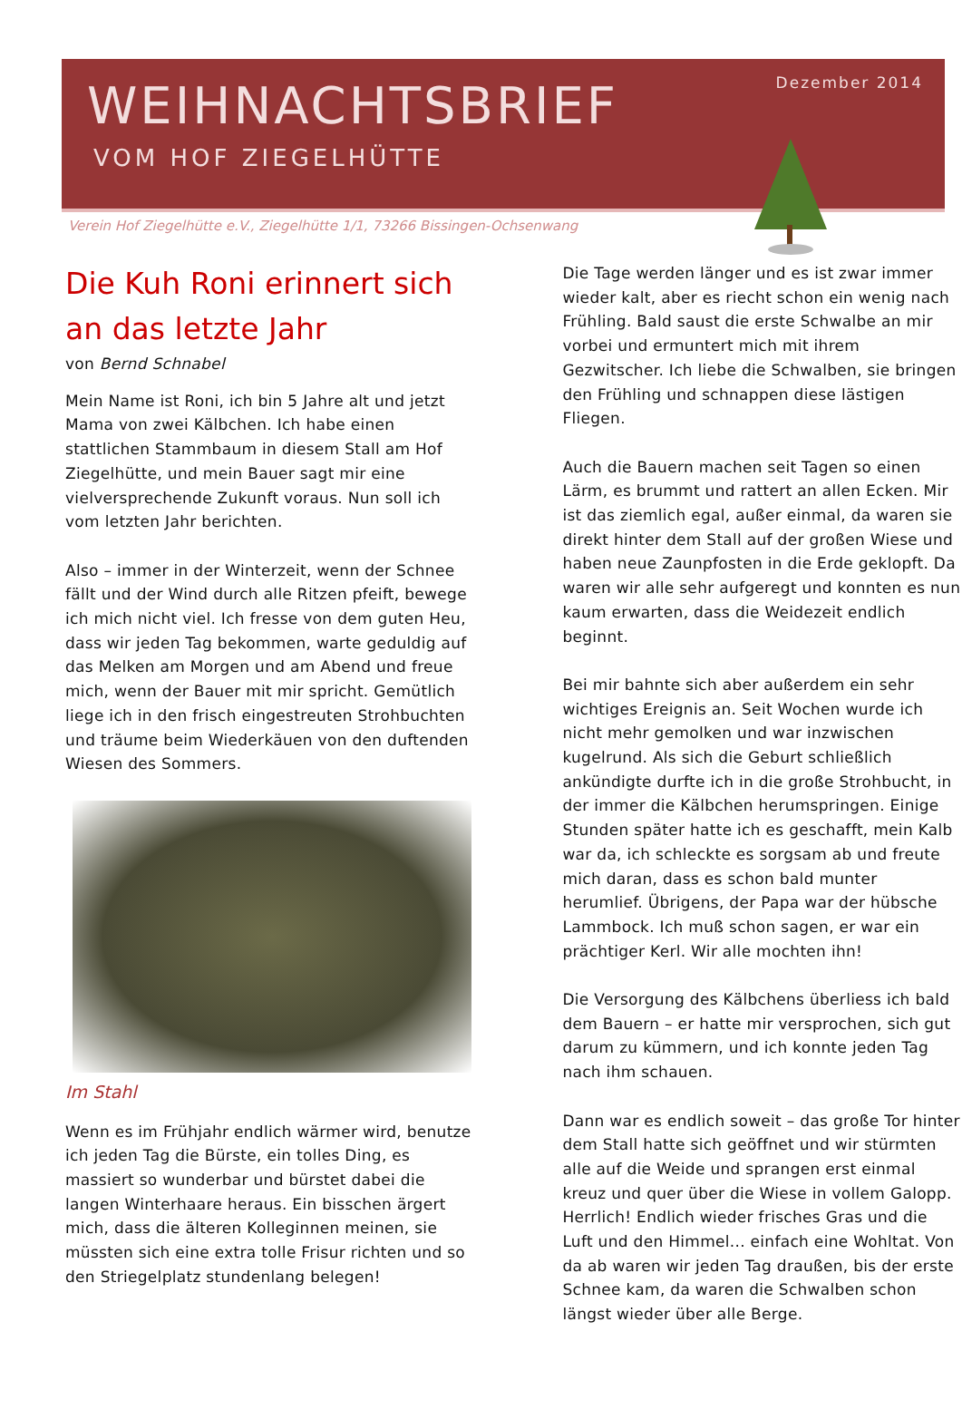Dezember 2014
WEIHNACHTSBRIEF
VOM HOF ZIEGELHÜTTE
Verein Hof Ziegelhütte e.V., Ziegelhütte 1/1, 73266 Bissingen-Ochsenwang
Die Kuh Roni erinnert sich an das letzte Jahr
von Bernd Schnabel
Mein Name ist Roni, ich bin 5 Jahre alt und jetzt Mama von zwei Kälbchen. Ich habe einen stattlichen Stammbaum in diesem Stall am Hof Ziegelhütte, und mein Bauer sagt mir eine vielversprechende Zukunft voraus. Nun soll ich vom letzten Jahr berichten.
Also – immer in der Winterzeit, wenn der Schnee fällt und der Wind durch alle Ritzen pfeift, bewege ich mich nicht viel. Ich fresse von dem guten Heu, dass wir jeden Tag bekommen, warte geduldig auf das Melken am Morgen und am Abend und freue mich, wenn der Bauer mit mir spricht. Gemütlich liege ich in den frisch eingestreuten Strohbuchten und träume beim Wiederkäuen von den duftenden Wiesen des Sommers.
Im Stahl
Wenn es im Frühjahr endlich wärmer wird, benutze ich jeden Tag die Bürste, ein tolles Ding, es massiert so wunderbar und bürstet dabei die langen Winterhaare heraus. Ein bisschen ärgert mich, dass die älteren Kolleginnen meinen, sie müssten sich eine extra tolle Frisur richten und so den Striegelplatz stundenlang belegen!
Die Tage werden länger und es ist zwar immer wieder kalt, aber es riecht schon ein wenig nach Frühling. Bald saust die erste Schwalbe an mir vorbei und ermuntert mich mit ihrem Gezwitscher. Ich liebe die Schwalben, sie bringen den Frühling und schnappen diese lästigen Fliegen.
Auch die Bauern machen seit Tagen so einen Lärm, es brummt und rattert an allen Ecken. Mir ist das ziemlich egal, außer einmal, da waren sie direkt hinter dem Stall auf der großen Wiese und haben neue Zaunpfosten in die Erde geklopft. Da waren wir alle sehr aufgeregt und konnten es nun kaum erwarten, dass die Weidezeit endlich beginnt.
Bei mir bahnte sich aber außerdem ein sehr wichtiges Ereignis an. Seit Wochen wurde ich nicht mehr gemolken und war inzwischen kugelrund. Als sich die Geburt schließlich ankündigte durfte ich in die große Strohbucht, in der immer die Kälbchen herumspringen. Einige Stunden später hatte ich es geschafft, mein Kalb war da, ich schleckte es sorgsam ab und freute mich daran, dass es schon bald munter herumlief. Übrigens, der Papa war der hübsche Lammbock. Ich muß schon sagen, er war ein prächtiger Kerl. Wir alle mochten ihn!
Die Versorgung des Kälbchens überliess ich bald dem Bauern – er hatte mir versprochen, sich gut darum zu kümmern, und ich konnte jeden Tag nach ihm schauen.
Dann war es endlich soweit – das große Tor hinter dem Stall hatte sich geöffnet und wir stürmten alle auf die Weide und sprangen erst einmal kreuz und quer über die Wiese in vollem Galopp. Herrlich! Endlich wieder frisches Gras und die Luft und den Himmel... einfach eine Wohltat. Von da ab waren wir jeden Tag draußen, bis der erste Schnee kam, da waren die Schwalben schon längst wieder über alle Berge.